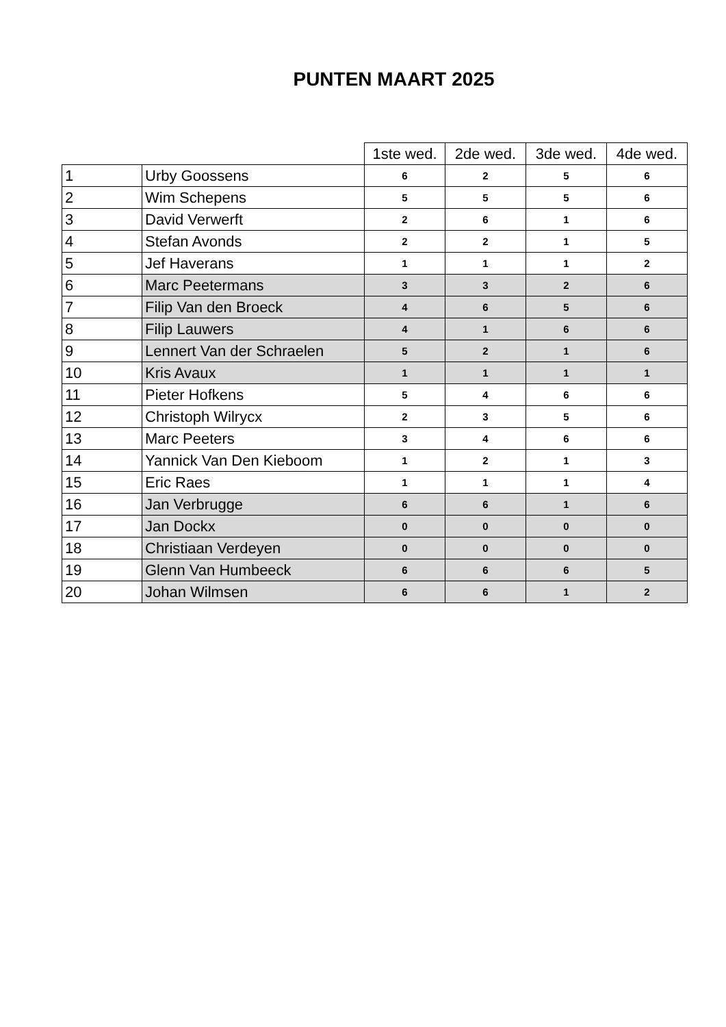PUNTEN MAART 2025
| | | 1ste wed. | 2de wed. | 3de wed. | 4de wed. |
| --- | --- | --- | --- | --- | --- |
| 1 | Urby Goossens | 6 | 2 | 5 | 6 |
| 2 | Wim Schepens | 5 | 5 | 5 | 6 |
| 3 | David Verwerft | 2 | 6 | 1 | 6 |
| 4 | Stefan Avonds | 2 | 2 | 1 | 5 |
| 5 | Jef Haverans | 1 | 1 | 1 | 2 |
| 6 | Marc Peetermans | 3 | 3 | 2 | 6 |
| 7 | Filip Van den Broeck | 4 | 6 | 5 | 6 |
| 8 | Filip Lauwers | 4 | 1 | 6 | 6 |
| 9 | Lennert Van der Schraelen | 5 | 2 | 1 | 6 |
| 10 | Kris Avaux | 1 | 1 | 1 | 1 |
| 11 | Pieter Hofkens | 5 | 4 | 6 | 6 |
| 12 | Christoph Wilrycx | 2 | 3 | 5 | 6 |
| 13 | Marc Peeters | 3 | 4 | 6 | 6 |
| 14 | Yannick Van Den Kieboom | 1 | 2 | 1 | 3 |
| 15 | Eric Raes | 1 | 1 | 1 | 4 |
| 16 | Jan Verbrugge | 6 | 6 | 1 | 6 |
| 17 | Jan Dockx | 0 | 0 | 0 | 0 |
| 18 | Christiaan Verdeyen | 0 | 0 | 0 | 0 |
| 19 | Glenn Van Humbeeck | 6 | 6 | 6 | 5 |
| 20 | Johan Wilmsen | 6 | 6 | 1 | 2 |